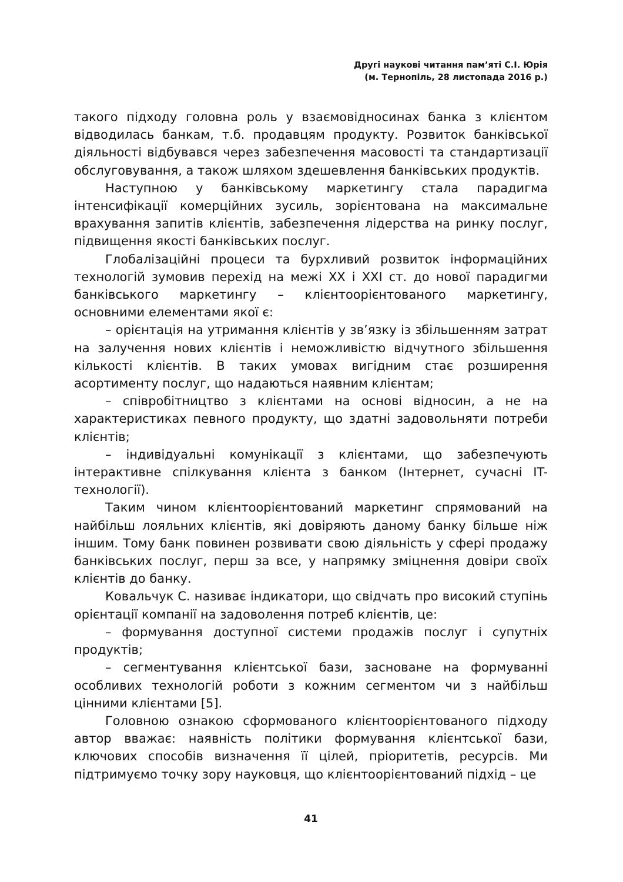Другі наукові читання пам’яті С.І. Юрія
(м. Тернопіль, 28 листопада 2016 р.)
такого підходу головна роль у взаємовідносинах банка з клієнтом відводилась банкам, т.б. продавцям продукту. Розвиток банківської діяльності відбувався через забезпечення масовості та стандартизації обслуговування, а також шляхом здешевлення банківських продуктів.
Наступною у банківському маркетингу стала парадигма інтенсифікації комерційних зусиль, зорієнтована на максимальне врахування запитів клієнтів, забезпечення лідерства на ринку послуг, підвищення якості банківських послуг.
Глобалізаційні процеси та бурхливий розвиток інформаційних технологій зумовив перехід на межі XX і XXI ст. до нової парадигми банківського маркетингу – клієнтоорієнтованого маркетингу, основними елементами якої є:
– орієнтація на утримання клієнтів у зв’язку із збільшенням затрат на залучення нових клієнтів і неможливістю відчутного збільшення кількості клієнтів. В таких умовах вигідним стає розширення асортименту послуг, що надаються наявним клієнтам;
– співробітництво з клієнтами на основі відносин, а не на характеристиках певного продукту, що здатні задовольняти потреби клієнтів;
– індивідуальні комунікації з клієнтами, що забезпечують інтерактивне спілкування клієнта з банком (Інтернет, сучасні IT-технології).
Таким чином клієнтоорієнтований маркетинг спрямований на найбільш лояльних клієнтів, які довіряють даному банку більше ніж іншим. Тому банк повинен розвивати свою діяльність у сфері продажу банківських послуг, перш за все, у напрямку зміцнення довіри своїх клієнтів до банку.
Ковальчук С. називає індикатори, що свідчать про високий ступінь орієнтації компанії на задоволення потреб клієнтів, це:
– формування доступної системи продажів послуг і супутніх продуктів;
– сегментування клієнтської бази, засноване на формуванні особливих технологій роботи з кожним сегментом чи з найбільш цінними клієнтами [5].
Головною ознакою сформованого клієнтоорієнтованого підходу автор вважає: наявність політики формування клієнтської бази, ключових способів визначення її цілей, пріоритетів, ресурсів. Ми підтримуємо точку зору науковця, що клієнтоорієнтований підхід – це
41